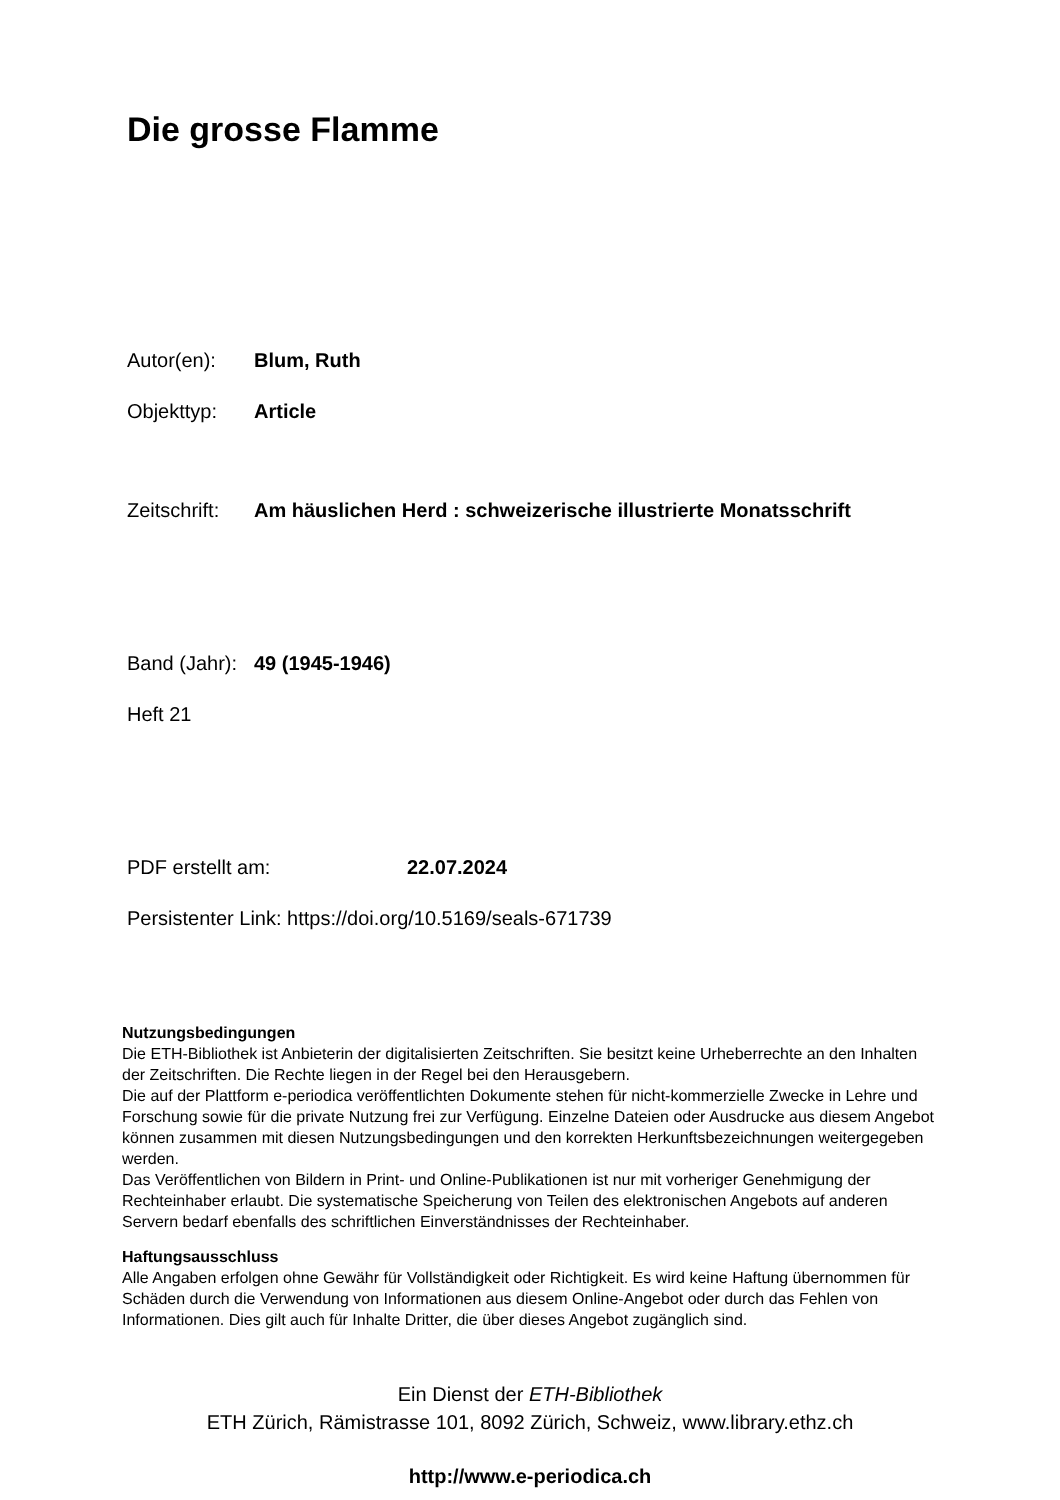Die grosse Flamme
Autor(en): Blum, Ruth
Objekttyp: Article
Zeitschrift: Am häuslichen Herd : schweizerische illustrierte Monatsschrift
Band (Jahr): 49 (1945-1946)
Heft 21
PDF erstellt am: 22.07.2024
Persistenter Link: https://doi.org/10.5169/seals-671739
Nutzungsbedingungen
Die ETH-Bibliothek ist Anbieterin der digitalisierten Zeitschriften. Sie besitzt keine Urheberrechte an den Inhalten der Zeitschriften. Die Rechte liegen in der Regel bei den Herausgebern.
Die auf der Plattform e-periodica veröffentlichten Dokumente stehen für nicht-kommerzielle Zwecke in Lehre und Forschung sowie für die private Nutzung frei zur Verfügung. Einzelne Dateien oder Ausdrucke aus diesem Angebot können zusammen mit diesen Nutzungsbedingungen und den korrekten Herkunftsbezeichnungen weitergegeben werden.
Das Veröffentlichen von Bildern in Print- und Online-Publikationen ist nur mit vorheriger Genehmigung der Rechteinhaber erlaubt. Die systematische Speicherung von Teilen des elektronischen Angebots auf anderen Servern bedarf ebenfalls des schriftlichen Einverständnisses der Rechteinhaber.
Haftungsausschluss
Alle Angaben erfolgen ohne Gewähr für Vollständigkeit oder Richtigkeit. Es wird keine Haftung übernommen für Schäden durch die Verwendung von Informationen aus diesem Online-Angebot oder durch das Fehlen von Informationen. Dies gilt auch für Inhalte Dritter, die über dieses Angebot zugänglich sind.
Ein Dienst der ETH-Bibliothek
ETH Zürich, Rämistrasse 101, 8092 Zürich, Schweiz, www.library.ethz.ch
http://www.e-periodica.ch